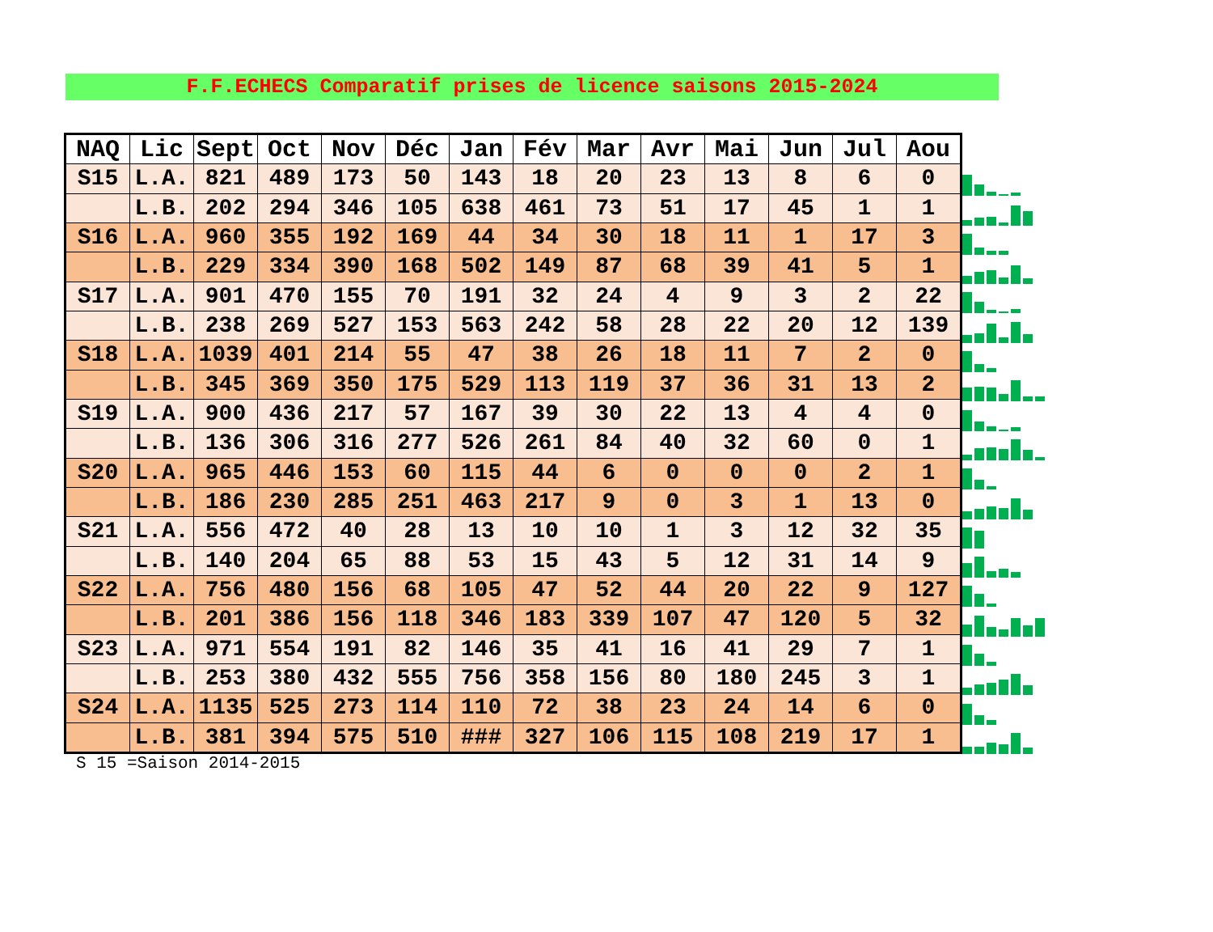F.F.ECHECS Comparatif prises de licence saisons 2015-2024
| NAQ | Lic | Sept | Oct | Nov | Déc | Jan | Fév | Mar | Avr | Mai | Jun | Jul | Aou |
| --- | --- | --- | --- | --- | --- | --- | --- | --- | --- | --- | --- | --- | --- |
| S15 | L.A. | 821 | 489 | 173 | 50 | 143 | 18 | 20 | 23 | 13 | 8 | 6 | 0 |
| | L.B. | 202 | 294 | 346 | 105 | 638 | 461 | 73 | 51 | 17 | 45 | 1 | 1 |
| S16 | L.A. | 960 | 355 | 192 | 169 | 44 | 34 | 30 | 18 | 11 | 1 | 17 | 3 |
| | L.B. | 229 | 334 | 390 | 168 | 502 | 149 | 87 | 68 | 39 | 41 | 5 | 1 |
| S17 | L.A. | 901 | 470 | 155 | 70 | 191 | 32 | 24 | 4 | 9 | 3 | 2 | 22 |
| | L.B. | 238 | 269 | 527 | 153 | 563 | 242 | 58 | 28 | 22 | 20 | 12 | 139 |
| S18 | L.A. | 1039 | 401 | 214 | 55 | 47 | 38 | 26 | 18 | 11 | 7 | 2 | 0 |
| | L.B. | 345 | 369 | 350 | 175 | 529 | 113 | 119 | 37 | 36 | 31 | 13 | 2 |
| S19 | L.A. | 900 | 436 | 217 | 57 | 167 | 39 | 30 | 22 | 13 | 4 | 4 | 0 |
| | L.B. | 136 | 306 | 316 | 277 | 526 | 261 | 84 | 40 | 32 | 60 | 0 | 1 |
| S20 | L.A. | 965 | 446 | 153 | 60 | 115 | 44 | 6 | 0 | 0 | 0 | 2 | 1 |
| | L.B. | 186 | 230 | 285 | 251 | 463 | 217 | 9 | 0 | 3 | 1 | 13 | 0 |
| S21 | L.A. | 556 | 472 | 40 | 28 | 13 | 10 | 10 | 1 | 3 | 12 | 32 | 35 |
| | L.B. | 140 | 204 | 65 | 88 | 53 | 15 | 43 | 5 | 12 | 31 | 14 | 9 |
| S22 | L.A. | 756 | 480 | 156 | 68 | 105 | 47 | 52 | 44 | 20 | 22 | 9 | 127 |
| | L.B. | 201 | 386 | 156 | 118 | 346 | 183 | 339 | 107 | 47 | 120 | 5 | 32 |
| S23 | L.A. | 971 | 554 | 191 | 82 | 146 | 35 | 41 | 16 | 41 | 29 | 7 | 1 |
| | L.B. | 253 | 380 | 432 | 555 | 756 | 358 | 156 | 80 | 180 | 245 | 3 | 1 |
| S24 | L.A. | 1135 | 525 | 273 | 114 | 110 | 72 | 38 | 23 | 24 | 14 | 6 | 0 |
| | L.B. | 381 | 394 | 575 | 510 | ### | 327 | 106 | 115 | 108 | 219 | 17 | 1 |
S 15 =Saison 2014-2015